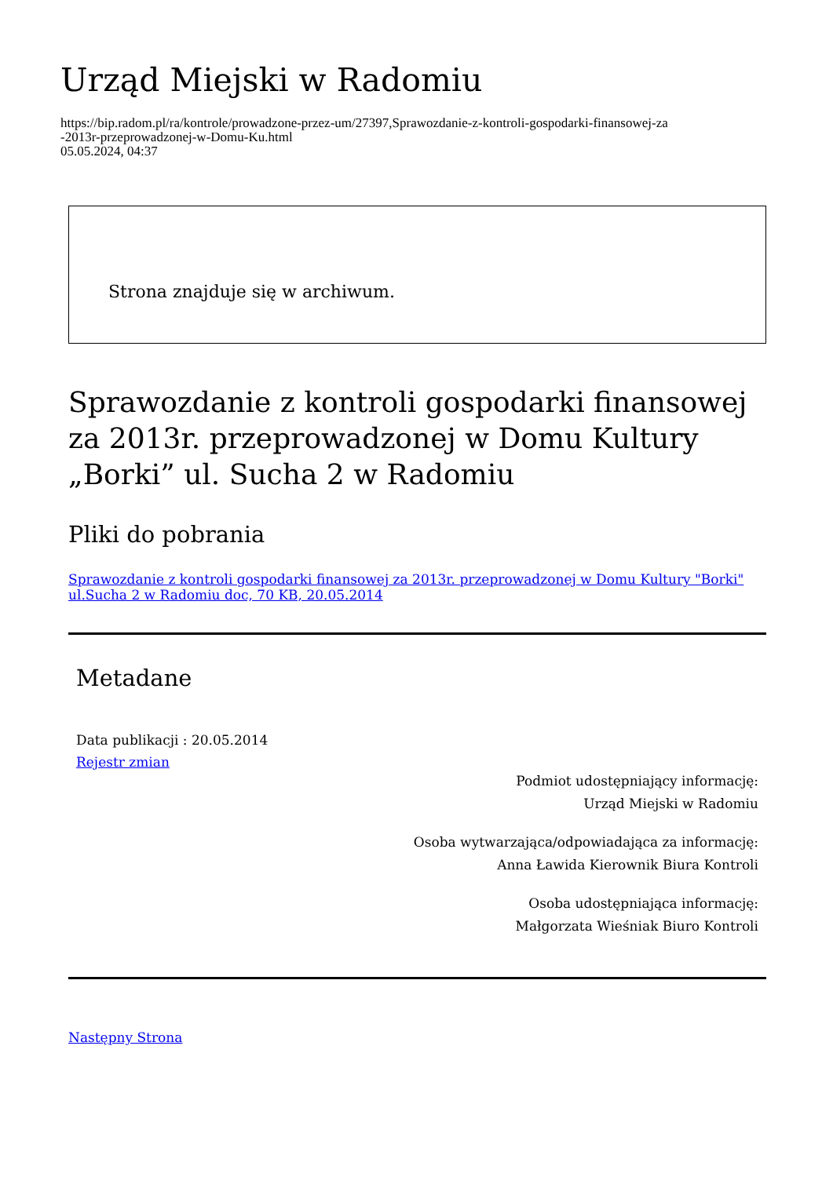Urząd Miejski w Radomiu
https://bip.radom.pl/ra/kontrole/prowadzone-przez-um/27397,Sprawozdanie-z-kontroli-gospodarki-finansowej-za
-2013r-przeprowadzonej-w-Domu-Ku.html
05.05.2024, 04:37
Strona znajduje się w archiwum.
Sprawozdanie z kontroli gospodarki finansowej za 2013r. przeprowadzonej w Domu Kultury „Borki” ul. Sucha 2 w Radomiu
Pliki do pobrania
Sprawozdanie z kontroli gospodarki finansowej za 2013r. przeprowadzonej w Domu Kultury "Borki" ul.Sucha 2 w Radomiu doc, 70 KB, 20.05.2014
Metadane
Data publikacji : 20.05.2014
Rejestr zmian
Podmiot udostępniający informację:
Urząd Miejski w Radomiu
Osoba wytwarzająca/odpowiadająca za informację:
Anna Ławida Kierownik Biura Kontroli
Osoba udostępniająca informację:
Małgorzata Wieśniak Biuro Kontroli
Następny Strona